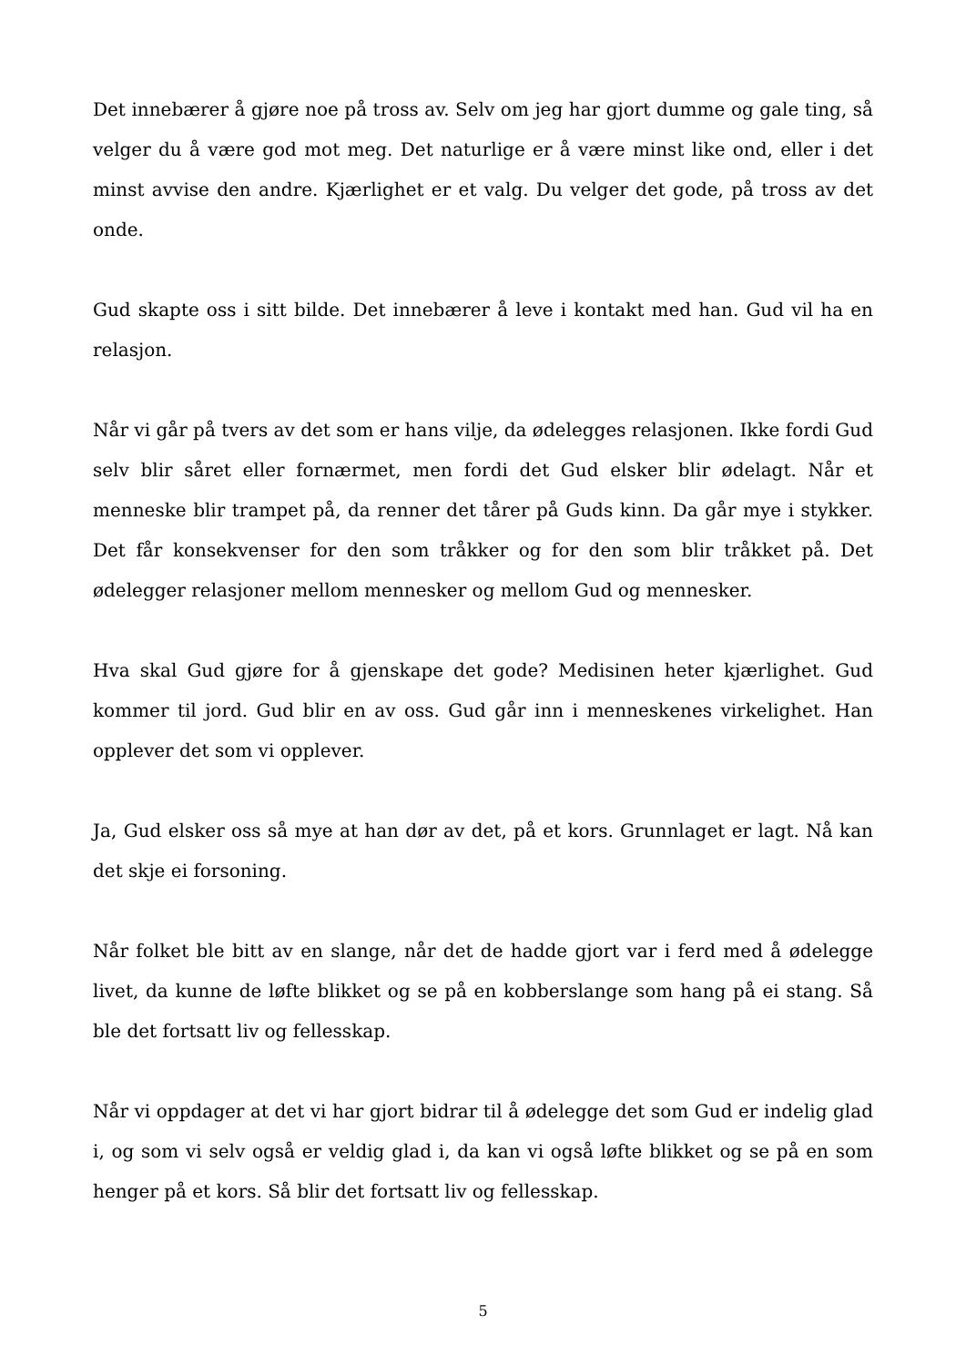Det innebærer å gjøre noe på tross av. Selv om jeg har gjort dumme og gale ting, så velger du å være god mot meg. Det naturlige er å være minst like ond, eller i det minst avvise den andre. Kjærlighet er et valg. Du velger det gode, på tross av det onde.
Gud skapte oss i sitt bilde. Det innebærer å leve i kontakt med han. Gud vil ha en relasjon.
Når vi går på tvers av det som er hans vilje, da ødelegges relasjonen. Ikke fordi Gud selv blir såret eller fornærmet, men fordi det Gud elsker blir ødelagt. Når et menneske blir trampet på, da renner det tårer på Guds kinn. Da går mye i stykker. Det får konsekvenser for den som tråkker og for den som blir tråkket på. Det ødelegger relasjoner mellom mennesker og mellom Gud og mennesker.
Hva skal Gud gjøre for å gjenskape det gode? Medisinen heter kjærlighet. Gud kommer til jord. Gud blir en av oss. Gud går inn i menneskenes virkelighet. Han opplever det som vi opplever.
Ja, Gud elsker oss så mye at han dør av det, på et kors. Grunnlaget er lagt. Nå kan det skje ei forsoning.
Når folket ble bitt av en slange, når det de hadde gjort var i ferd med å ødelegge livet, da kunne de løfte blikket og se på en kobberslange som hang på ei stang. Så ble det fortsatt liv og fellesskap.
Når vi oppdager at det vi har gjort bidrar til å ødelegge det som Gud er indelig glad i, og som vi selv også er veldig glad i, da kan vi også løfte blikket og se på en som henger på et kors. Så blir det fortsatt liv og fellesskap.
5